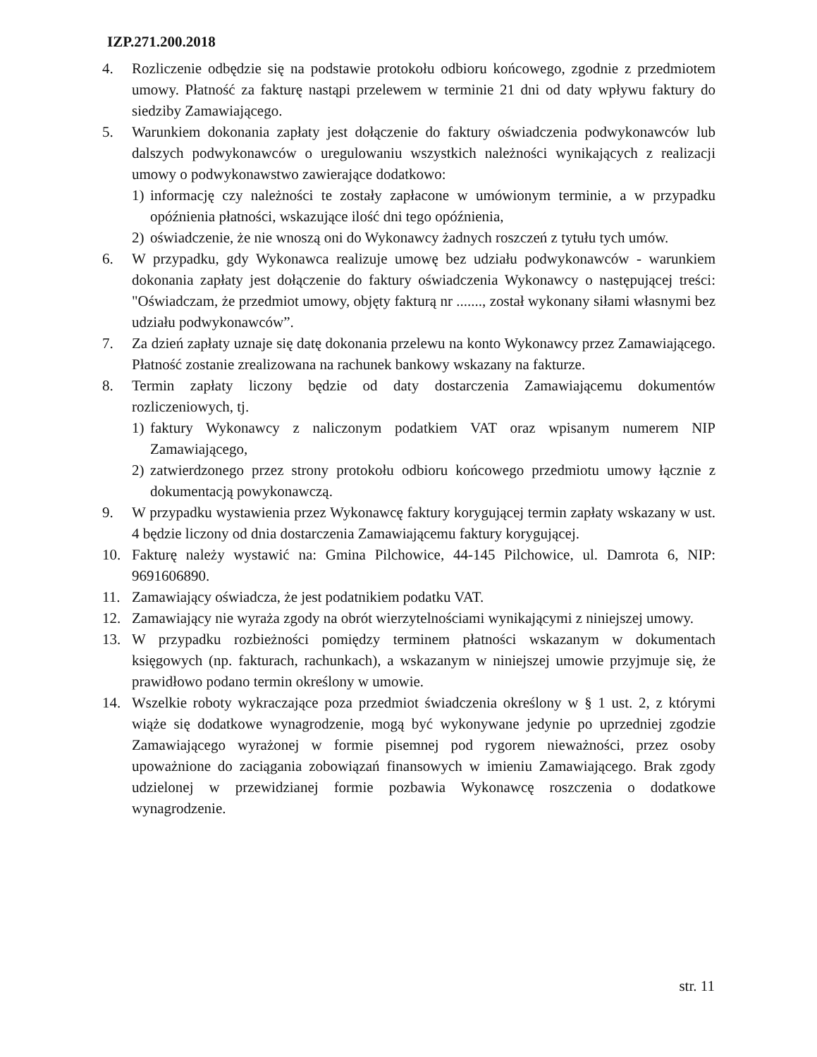IZP.271.200.2018
4. Rozliczenie odbędzie się na podstawie protokołu odbioru końcowego, zgodnie z przedmiotem umowy. Płatność za fakturę nastąpi przelewem w terminie 21 dni od daty wpływu faktury do siedziby Zamawiającego.
5. Warunkiem dokonania zapłaty jest dołączenie do faktury oświadczenia podwykonawców lub dalszych podwykonawców o uregulowaniu wszystkich należności wynikających z realizacji umowy o podwykonawstwo zawierające dodatkowo:
1) informację czy należności te zostały zapłacone w umówionym terminie, a w przypadku opóźnienia płatności, wskazujące ilość dni tego opóźnienia,
2) oświadczenie, że nie wnoszą oni do Wykonawcy żadnych roszczeń z tytułu tych umów.
6. W przypadku, gdy Wykonawca realizuje umowę bez udziału podwykonawców - warunkiem dokonania zapłaty jest dołączenie do faktury oświadczenia Wykonawcy o następującej treści: "Oświadczam, że przedmiot umowy, objęty fakturą nr ......., został wykonany siłami własnymi bez udziału podwykonawców”.
7. Za dzień zapłaty uznaje się datę dokonania przelewu na konto Wykonawcy przez Zamawiającego. Płatność zostanie zrealizowana na rachunek bankowy wskazany na fakturze.
8. Termin zapłaty liczony będzie od daty dostarczenia Zamawiającemu dokumentów rozliczeniowych, tj.
1) faktury Wykonawcy z naliczonym podatkiem VAT oraz wpisanym numerem NIP Zamawiającego,
2) zatwierdzonego przez strony protokołu odbioru końcowego przedmiotu umowy łącznie z dokumentacją powykonawczą.
9. W przypadku wystawienia przez Wykonawcę faktury korygującej termin zapłaty wskazany w ust. 4 będzie liczony od dnia dostarczenia Zamawiającemu faktury korygującej.
10. Fakturę należy wystawić na: Gmina Pilchowice, 44-145 Pilchowice, ul. Damrota 6, NIP: 9691606890.
11. Zamawiający oświadcza, że jest podatnikiem podatku VAT.
12. Zamawiający nie wyraża zgody na obrót wierzytelnościami wynikającymi z niniejszej umowy.
13. W przypadku rozbieżności pomiędzy terminem płatności wskazanym w dokumentach księgowych (np. fakturach, rachunkach), a wskazanym w niniejszej umowie przyjmuje się, że prawidłowo podano termin określony w umowie.
14. Wszelkie roboty wykraczające poza przedmiot świadczenia określony w § 1 ust. 2, z którymi wiąże się dodatkowe wynagrodzenie, mogą być wykonywane jedynie po uprzedniej zgodzie Zamawiającego wyrażonej w formie pisemnej pod rygorem nieważności, przez osoby upoważnione do zaciągania zobowiązań finansowych w imieniu Zamawiającego. Brak zgody udzielonej w przewidzianej formie pozbawia Wykonawcę roszczenia o dodatkowe wynagrodzenie.
str. 11